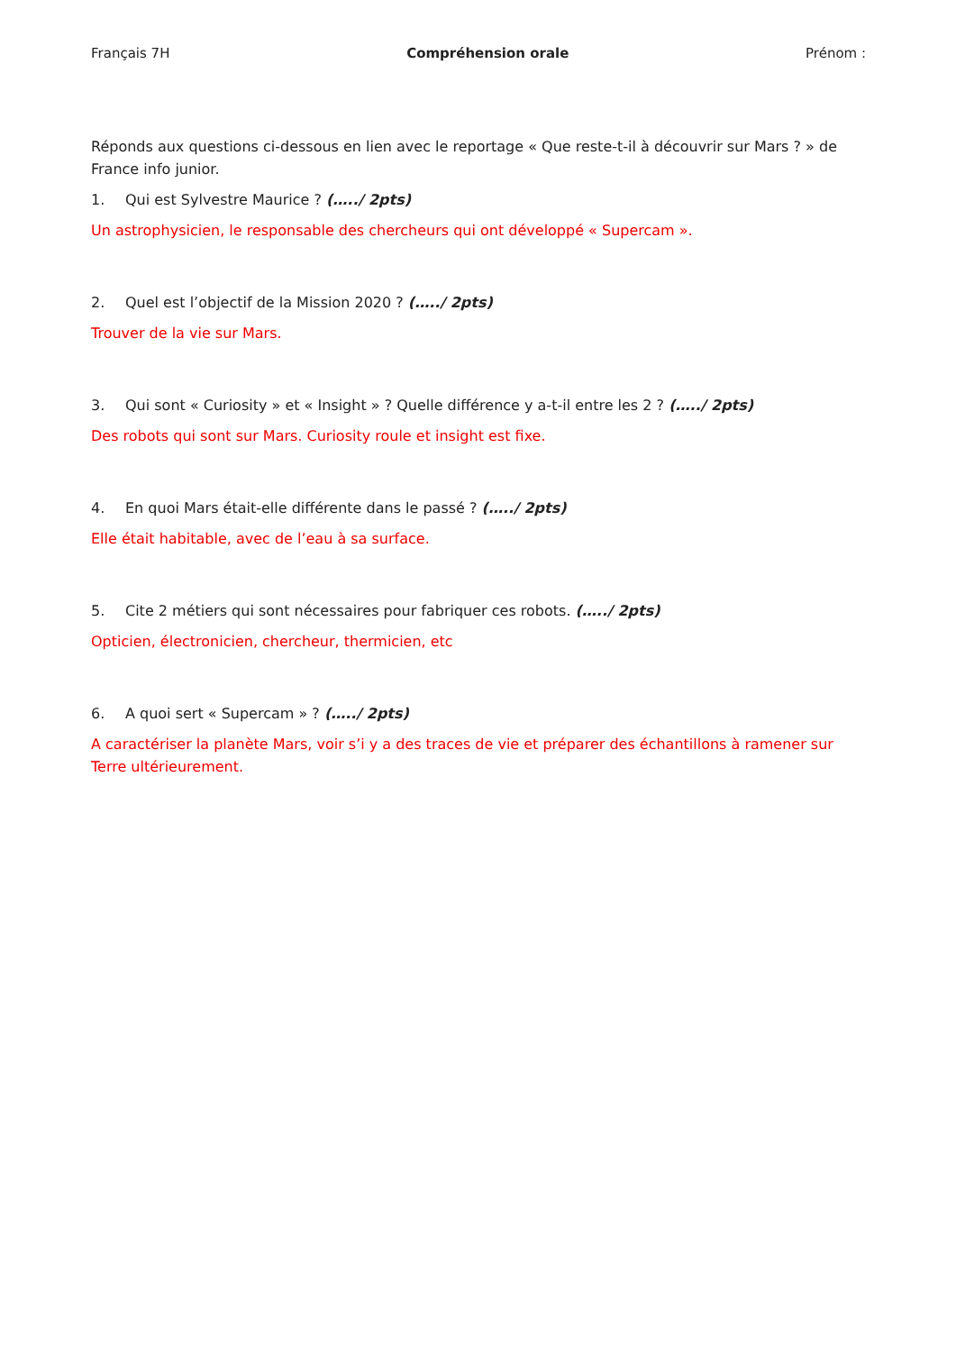Français 7H Compréhension orale Prénom :
Réponds aux questions ci-dessous en lien avec le reportage « Que reste-t-il à découvrir sur Mars ? » de France info junior.
1. Qui est Sylvestre Maurice ? (…../ 2pts)
Un astrophysicien, le responsable des chercheurs qui ont développé « Supercam ».
2. Quel est l’objectif de la Mission 2020 ? (…../ 2pts)
Trouver de la vie sur Mars.
3. Qui sont « Curiosity » et « Insight » ? Quelle différence y a-t-il entre les 2 ? (…../ 2pts)
Des robots qui sont sur Mars. Curiosity roule et insight est fixe.
4. En quoi Mars était-elle différente dans le passé ? (…../ 2pts)
Elle était habitable, avec de l’eau à sa surface.
5. Cite 2 métiers qui sont nécessaires pour fabriquer ces robots. (…../ 2pts)
Opticien, électronicien, chercheur, thermicien, etc
6. A quoi sert « Supercam » ? (…../ 2pts)
A caractériser la planète Mars, voir s’i y a des traces de vie et préparer des échantillons à ramener sur Terre ultérieurement.